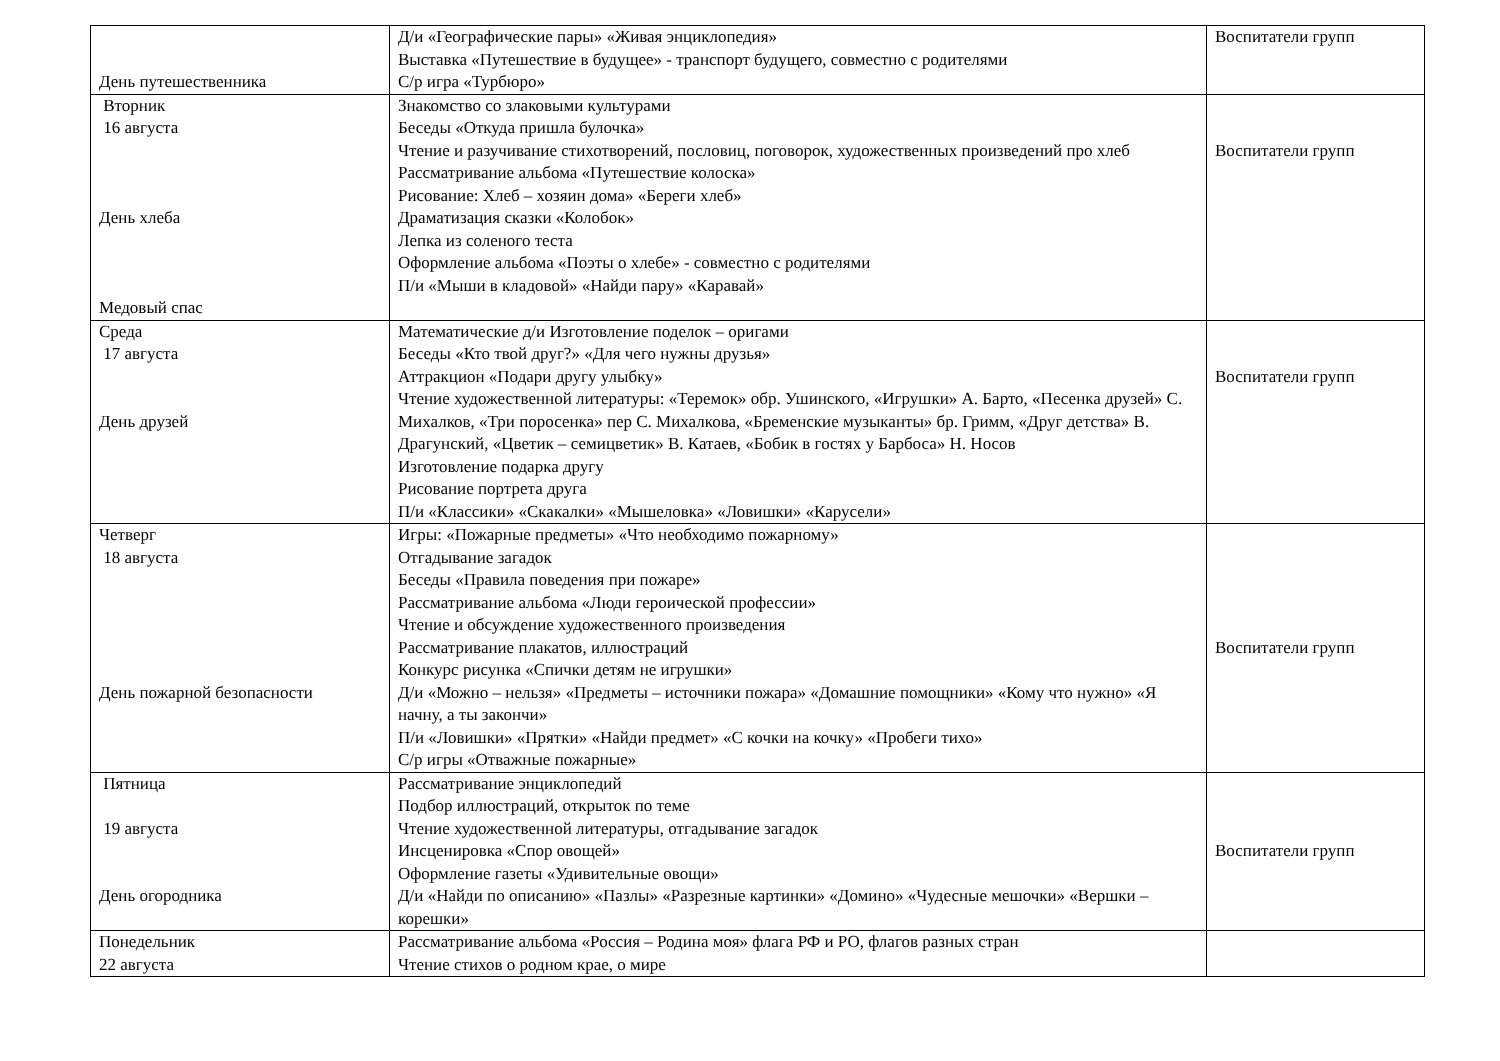| День путешественника | Д/и «Географические пары» «Живая энциклопедия» Выставка «Путешествие в будущее» - транспорт будущего, совместно с родителями С/р игра «Турбюро» | Воспитатели групп |
| Вторник 16 августа День хлеба Медовый спас | Знакомство со злаковыми культурами Беседы «Откуда пришла булочка» Чтение и разучивание стихотворений, пословиц, поговорок, художественных произведений про хлеб Рассматривание альбома «Путешествие колоска» Рисование: Хлеб – хозяин дома» «Береги хлеб» Драматизация сказки «Колобок» Лепка из соленого теста Оформление альбома «Поэты о хлебе» - совместно с родителями П/и «Мыши в кладовой» «Найди пару» «Каравай» | Воспитатели групп |
| Среда 17 августа День друзей | Математические д/и Изготовление поделок – оригами Беседы «Кто твой друг?» «Для чего нужны друзья» Аттракцион «Подари другу улыбку» Чтение художественной литературы: «Теремок» обр. Ушинского, «Игрушки» А. Барто, «Песенка друзей» С. Михалков, «Три поросенка» пер С. Михалкова, «Бременские музыканты» бр. Гримм, «Друг детства» В. Драгунский, «Цветик – семицветик» В. Катаев, «Бобик в гостях у Барбоса» Н. Носов Изготовление подарка другу Рисование портрета друга П/и «Классики» «Скакалки» «Мышеловка» «Ловишки» «Карусели» | Воспитатели групп |
| Четверг 18 августа День пожарной безопасности | Игры: «Пожарные предметы» «Что необходимо пожарному» Отгадывание загадок Беседы «Правила поведения при пожаре» Рассматривание альбома «Люди героической профессии» Чтение и обсуждение художественного произведения Рассматривание плакатов, иллюстраций Конкурс рисунка «Спички детям не игрушки» Д/и «Можно – нельзя» «Предметы – источники пожара» «Домашние помощники» «Кому что нужно» «Я начну, а ты закончи» П/и «Ловишки» «Прятки» «Найди предмет» «С кочки на кочку» «Пробеги тихо» С/р игры «Отважные пожарные» | Воспитатели групп |
| Пятница 19 августа День огородника | Рассматривание энциклопедий Подбор иллюстраций, открыток по теме Чтение художественной литературы, отгадывание загадок Инсценировка «Спор овощей» Оформление газеты «Удивительные овощи» Д/и «Найди по описанию» «Пазлы» «Разрезные картинки» «Домино» «Чудесные мешочки» «Вершки – корешки» | Воспитатели групп |
| Понедельник 22 августа | Рассматривание альбома «Россия – Родина моя» флага РФ и РО, флагов разных стран Чтение стихов о родном крае, о мире | |